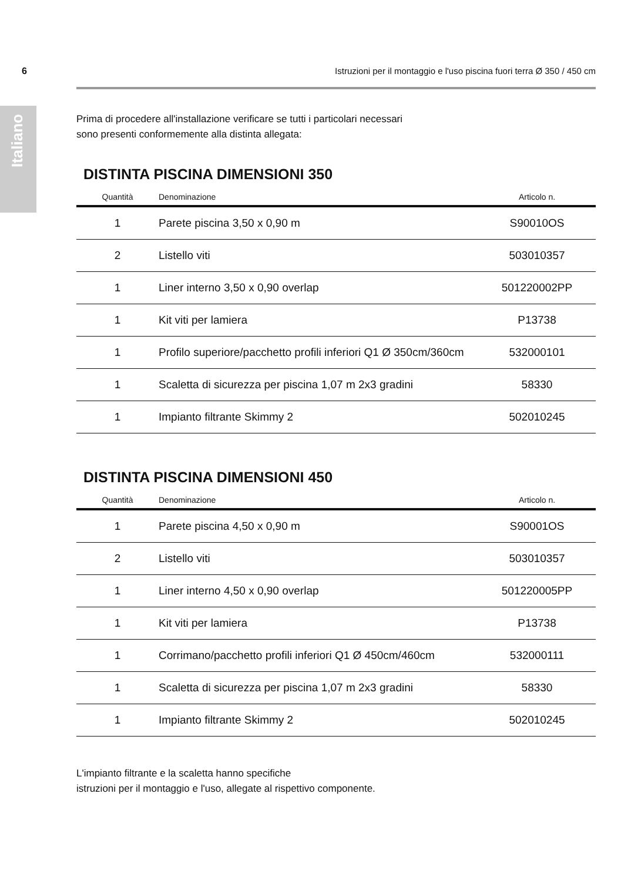6 Istruzioni per il montaggio e l'uso piscina fuori terra Ø 350 / 450 cm
Italiano
Prima di procedere all'installazione verificare se tutti i particolari necessari
sono presenti conformemente alla distinta allegata:
DISTINTA PISCINA DIMENSIONI 350
| Quantità | Denominazione | Articolo n. |
| --- | --- | --- |
| 1 | Parete piscina 3,50 x 0,90 m | S90010OS |
| 2 | Listello viti | 503010357 |
| 1 | Liner interno 3,50 x 0,90 overlap | 501220002PP |
| 1 | Kit viti per lamiera | P13738 |
| 1 | Profilo superiore/pacchetto profili inferiori Q1 Ø 350cm/360cm | 532000101 |
| 1 | Scaletta di sicurezza per piscina 1,07 m 2x3 gradini | 58330 |
| 1 | Impianto filtrante Skimmy 2 | 502010245 |
DISTINTA PISCINA DIMENSIONI 450
| Quantità | Denominazione | Articolo n. |
| --- | --- | --- |
| 1 | Parete piscina 4,50 x 0,90 m | S90001OS |
| 2 | Listello viti | 503010357 |
| 1 | Liner interno 4,50 x 0,90 overlap | 501220005PP |
| 1 | Kit viti per lamiera | P13738 |
| 1 | Corrimano/pacchetto profili inferiori Q1 Ø 450cm/460cm | 532000111 |
| 1 | Scaletta di sicurezza per piscina 1,07 m 2x3 gradini | 58330 |
| 1 | Impianto filtrante Skimmy 2 | 502010245 |
L'impianto filtrante e la scaletta hanno specifiche
istruzioni per il montaggio e l'uso, allegate al rispettivo componente.